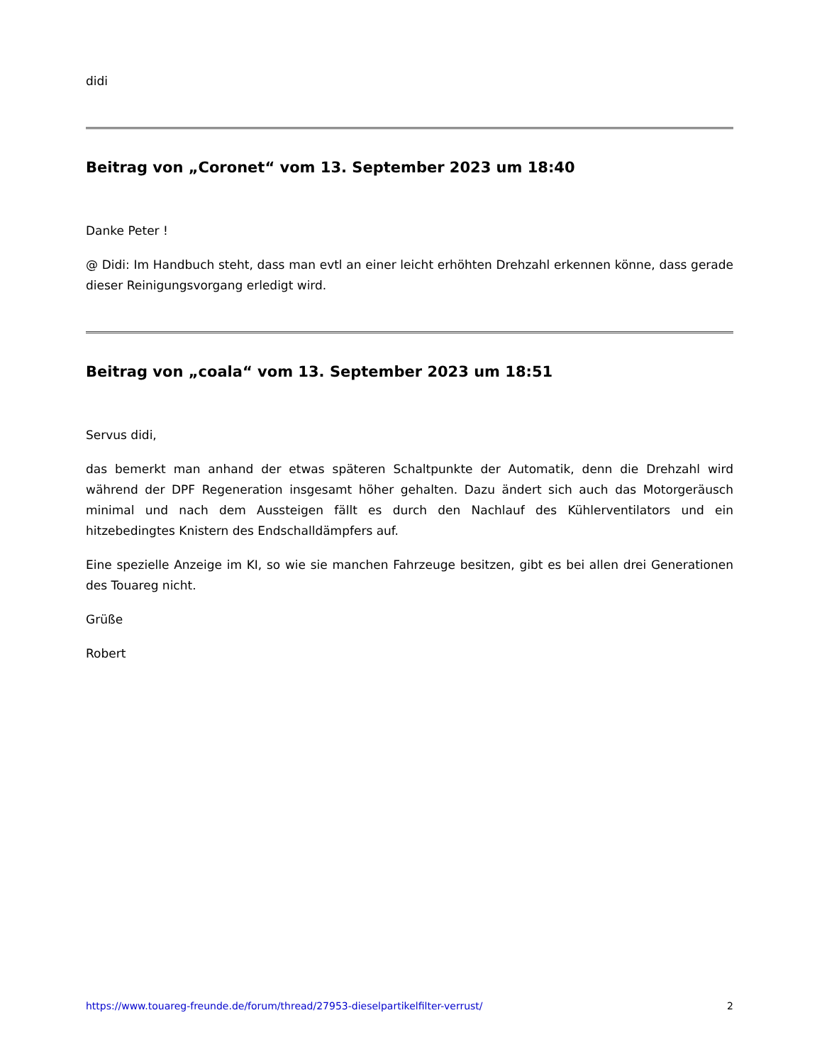didi
Beitrag von „Coronet“ vom 13. September 2023 um 18:40
Danke Peter !
@ Didi: Im Handbuch steht, dass man evtl an einer leicht erhöhten Drehzahl erkennen könne, dass gerade dieser Reinigungsvorgang erledigt wird.
Beitrag von „coala“ vom 13. September 2023 um 18:51
Servus didi,
das bemerkt man anhand der etwas späteren Schaltpunkte der Automatik, denn die Drehzahl wird während der DPF Regeneration insgesamt höher gehalten. Dazu ändert sich auch das Motorgeräusch minimal und nach dem Aussteigen fällt es durch den Nachlauf des Kühlerventilators und ein hitzebedingtes Knistern des Endschalldämpfers auf.
Eine spezielle Anzeige im KI, so wie sie manchen Fahrzeuge besitzen, gibt es bei allen drei Generationen des Touareg nicht.
Grüße
Robert
https://www.touareg-freunde.de/forum/thread/27953-dieselpartikelfilter-verrust/ 2